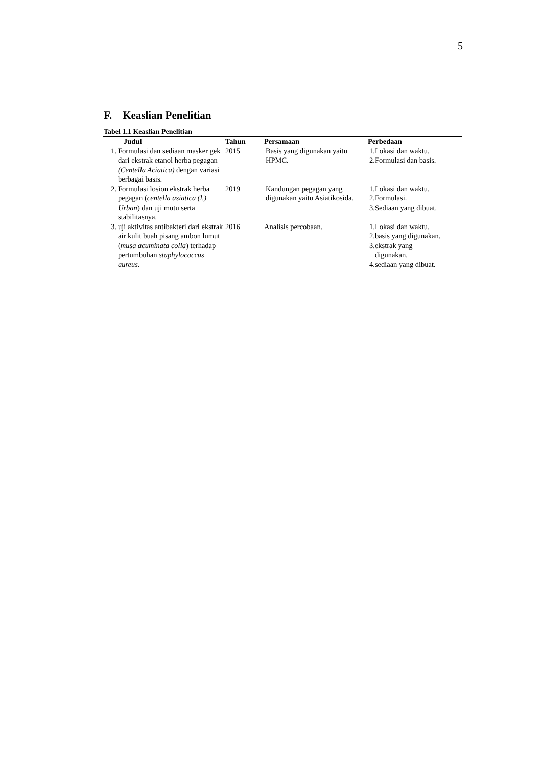5
F. Keaslian Penelitian
Tabel 1.1 Keaslian Penelitian
| Judul | | Tahun | Persamaan | Perbedaan |
| --- | --- | --- | --- | --- |
| 1. | Formulasi dan sediaan masker gek dari ekstrak etanol herba pegagan (Centella Aciatica) dengan variasi berbagai basis. | 2015 | Basis yang digunakan yaitu HPMC. | 1.Lokasi dan waktu. 2.Formulasi dan basis. |
| 2. | Formulasi losion ekstrak herba pegagan ( centella asiatica (l.) Urban ) dan uji mutu serta stabilitasnya. | 2019 | Kandungan pegagan yang digunakan yaitu Asiatikosida. | 1.Lokasi dan waktu. 2.Formulasi. 3.Sediaan yang dibuat. |
| 3. | uji aktivitas antibakteri dari ekstrak air kulit buah pisang ambon lumut ( musa acuminata colla ) terhadap pertumbuhan staphylococcus aureus . | 2016 | Analisis percobaan. | 1.Lokasi dan waktu. 2.basis yang digunakan. 3.ekstrak yang digunakan. 4.sediaan yang dibuat. |